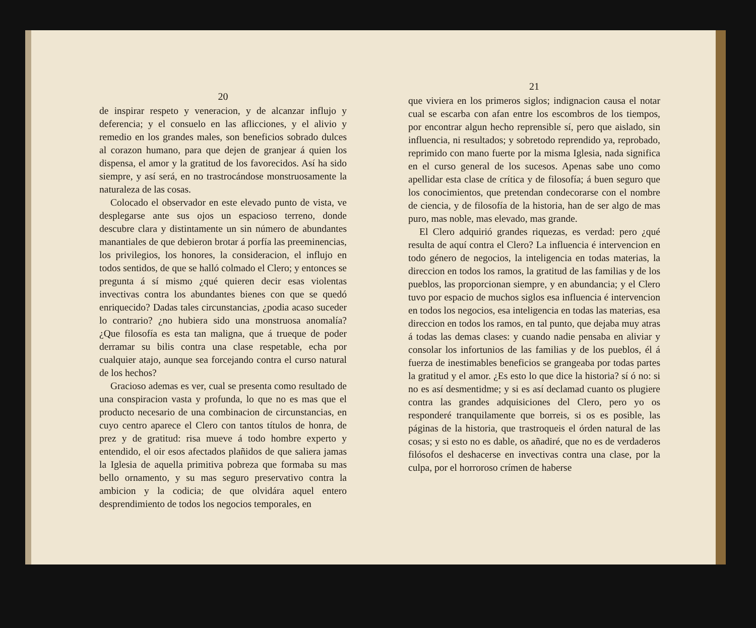20
de inspirar respeto y veneracion, y de alcanzar influjo y deferencia; y el consuelo en las aflicciones, y el alivio y remedio en los grandes males, son beneficios sobrado dulces al corazon humano, para que dejen de granjear á quien los dispensa, el amor y la gratitud de los favorecidos. Así ha sido siempre, y así será, en no trastrocándose monstruosamente la naturaleza de las cosas.
Colocado el observador en este elevado punto de vista, ve desplegarse ante sus ojos un espacioso terreno, donde descubre clara y distintamente un sin número de abundantes manantiales de que debieron brotar á porfía las preeminencias, los privilegios, los honores, la consideracion, el influjo en todos sentidos, de que se halló colmado el Clero; y entonces se pregunta á sí mismo ¿qué quieren decir esas violentas invectivas contra los abundantes bienes con que se quedó enriquecido? Dadas tales circunstancias, ¿podia acaso suceder lo contrario? ¿no hubiera sido una monstruosa anomalía? ¿Que filosofía es esta tan maligna, que á trueque de poder derramar su bilis contra una clase respetable, echa por cualquier atajo, aunque sea forcejando contra el curso natural de los hechos?
Gracioso ademas es ver, cual se presenta como resultado de una conspiracion vasta y profunda, lo que no es mas que el producto necesario de una combinacion de circunstancias, en cuyo centro aparece el Clero con tantos títulos de honra, de prez y de gratitud: risa mueve á todo hombre experto y entendido, el oir esos afectados plañidos de que saliera jamas la Iglesia de aquella primitiva pobreza que formaba su mas bello ornamento, y su mas seguro preservativo contra la ambicion y la codicia; de que olvidára aquel entero desprendimiento de todos los negocios temporales, en
21
que viviera en los primeros siglos; indignacion causa el notar cual se escarba con afan entre los escombros de los tiempos, por encontrar algun hecho reprensible sí, pero que aislado, sin influencia, ni resultados; y sobretodo reprendido ya, reprobado, reprimido con mano fuerte por la misma Iglesia, nada significa en el curso general de los sucesos. Apenas sabe uno como apellidar esta clase de crítica y de filosofía; á buen seguro que los conocimientos, que pretendan condecorarse con el nombre de ciencia, y de filosofía de la historia, han de ser algo de mas puro, mas noble, mas elevado, mas grande.
El Clero adquirió grandes riquezas, es verdad: pero ¿qué resulta de aquí contra el Clero? La influencia é intervencion en todo género de negocios, la inteligencia en todas materias, la direccion en todos los ramos, la gratitud de las familias y de los pueblos, las proporcionan siempre, y en abundancia; y el Clero tuvo por espacio de muchos siglos esa influencia é intervencion en todos los negocios, esa inteligencia en todas las materias, esa direccion en todos los ramos, en tal punto, que dejaba muy atras á todas las demas clases: y cuando nadie pensaba en aliviar y consolar los infortunios de las familias y de los pueblos, él á fuerza de inestimables beneficios se grangeaba por todas partes la gratitud y el amor. ¿Es esto lo que dice la historia? sí ó no: si no es así desmentidme; y si es así declamad cuanto os plugiere contra las grandes adquisiciones del Clero, pero yo os responderé tranquilamente que borreis, si os es posible, las páginas de la historia, que trastroqueis el órden natural de las cosas; y si esto no es dable, os añadiré, que no es de verdaderos filósofos el deshacerse en invectivas contra una clase, por la culpa, por el horroroso crímen de haberse